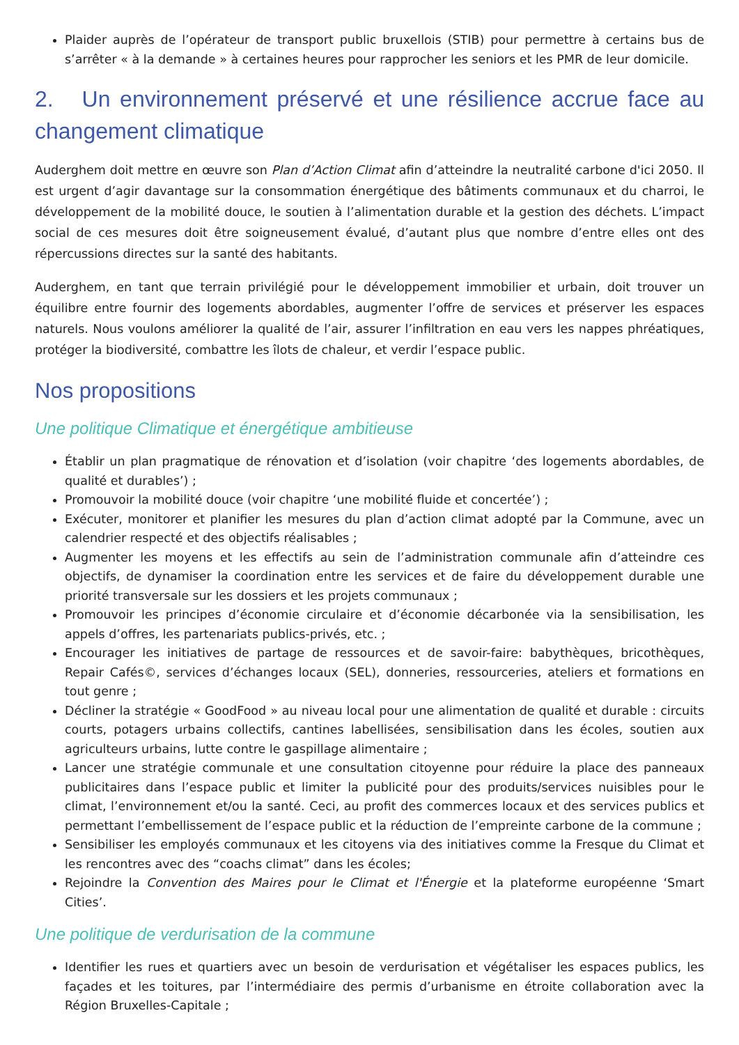Plaider auprès de l’opérateur de transport public bruxellois (STIB) pour permettre à certains bus de s’arrêter « à la demande » à certaines heures pour rapprocher les seniors et les PMR de leur domicile.
2. Un environnement préservé et une résilience accrue face au changement climatique
Auderghem doit mettre en œuvre son Plan d’Action Climat afin d’atteindre la neutralité carbone d'ici 2050. Il est urgent d’agir davantage sur la consommation énergétique des bâtiments communaux et du charroi, le développement de la mobilité douce, le soutien à l’alimentation durable et la gestion des déchets. L’impact social de ces mesures doit être soigneusement évalué, d’autant plus que nombre d’entre elles ont des répercussions directes sur la santé des habitants.
Auderghem, en tant que terrain privilégié pour le développement immobilier et urbain, doit trouver un équilibre entre fournir des logements abordables, augmenter l’offre de services et préserver les espaces naturels. Nous voulons améliorer la qualité de l’air, assurer l’infiltration en eau vers les nappes phréatiques, protéger la biodiversité, combattre les îlots de chaleur, et verdir l’espace public.
Nos propositions
Une politique Climatique et énergétique ambitieuse
Établir un plan pragmatique de rénovation et d’isolation (voir chapitre ‘des logements abordables, de qualité et durables’) ;
Promouvoir la mobilité douce (voir chapitre ‘une mobilité fluide et concertée’) ;
Exécuter, monitorer et planifier les mesures du plan d’action climat adopté par la Commune, avec un calendrier respecté et des objectifs réalisables ;
Augmenter les moyens et les effectifs au sein de l’administration communale afin d’atteindre ces objectifs, de dynamiser la coordination entre les services et de faire du développement durable une priorité transversale sur les dossiers et les projets communaux ;
Promouvoir les principes d’économie circulaire et d’économie décarbonée via la sensibilisation, les appels d’offres, les partenariats publics-privés, etc. ;
Encourager les initiatives de partage de ressources et de savoir-faire: babythèques, bricothèques, Repair Cafés©, services d’échanges locaux (SEL), donneries, ressourceries, ateliers et formations en tout genre ;
Décliner la stratégie « GoodFood » au niveau local pour une alimentation de qualité et durable : circuits courts, potagers urbains collectifs, cantines labellisées, sensibilisation dans les écoles, soutien aux agriculteurs urbains, lutte contre le gaspillage alimentaire ;
Lancer une stratégie communale et une consultation citoyenne pour réduire la place des panneaux publicitaires dans l’espace public et limiter la publicité pour des produits/services nuisibles pour le climat, l’environnement et/ou la santé. Ceci, au profit des commerces locaux et des services publics et permettant l’embellissement de l’espace public et la réduction de l’empreinte carbone de la commune ;
Sensibiliser les employés communaux et les citoyens via des initiatives comme la Fresque du Climat et les rencontres avec des “coachs climat” dans les écoles;
Rejoindre la Convention des Maires pour le Climat et l'Énergie et la plateforme européenne ‘Smart Cities’.
Une politique de verdurisation de la commune
Identifier les rues et quartiers avec un besoin de verdurisation et végétaliser les espaces publics, les façades et les toitures, par l’intermédiaire des permis d’urbanisme en étroite collaboration avec la Région Bruxelles-Capitale ;